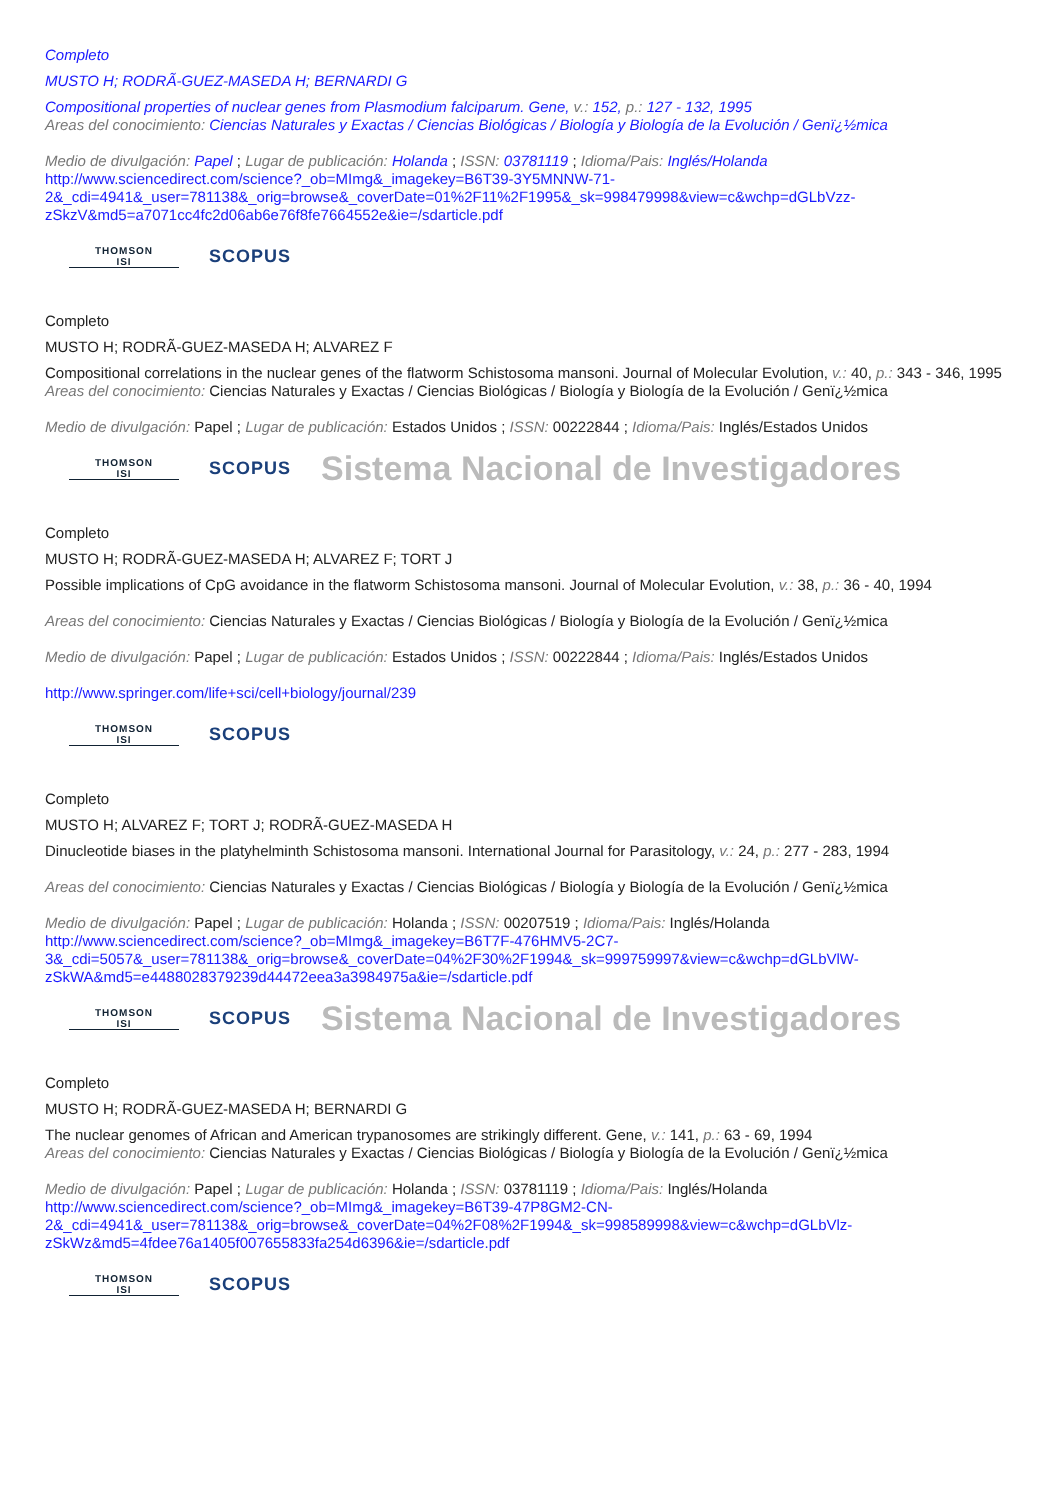Completo
MUSTO H; RODRÃ-GUEZ-MASEDA H; BERNARDI G
Compositional properties of nuclear genes from Plasmodium falciparum. Gene, v.: 152, p.: 127 - 132, 1995
Areas del conocimiento: Ciencias Naturales y Exactas / Ciencias Biológicas / Biología y Biología de la Evolución / Genï¿½mica
Medio de divulgación: Papel ; Lugar de publicación: Holanda ; ISSN: 03781119 ; Idioma/Pais: Inglés/Holanda
http://www.sciencedirect.com/science?_ob=MImg&_imagekey=B6T39-3Y5MNNW-71-2&_cdi=4941&_user=781138&_orig=browse&_coverDate=01%2F11%2F1995&_sk=998479998&view=c&wchp=dGLbVzz-zSkzV&md5=a7071cc4fc2d06ab6e76f8fe7664552e&ie=/sdarticle.pdf
THOMSON
ISI
SCOPUS
Completo
MUSTO H; RODRÃ-GUEZ-MASEDA H; ALVAREZ F
Compositional correlations in the nuclear genes of the flatworm Schistosoma mansoni. Journal of Molecular Evolution, v.: 40, p.: 343 - 346, 1995
Areas del conocimiento: Ciencias Naturales y Exactas / Ciencias Biológicas / Biología y Biología de la Evolución / Genï¿½mica
Medio de divulgación: Papel ; Lugar de publicación: Estados Unidos ; ISSN: 00222844 ; Idioma/Pais: Inglés/Estados Unidos
THOMSON
ISI
SCOPUS
Sistema Nacional de Investigadores
Completo
MUSTO H; RODRÃ-GUEZ-MASEDA H; ALVAREZ F; TORT J
Possible implications of CpG avoidance in the flatworm Schistosoma mansoni. Journal of Molecular Evolution, v.: 38, p.: 36 - 40, 1994
Areas del conocimiento: Ciencias Naturales y Exactas / Ciencias Biológicas / Biología y Biología de la Evolución / Genï¿½mica
Medio de divulgación: Papel ; Lugar de publicación: Estados Unidos ; ISSN: 00222844 ; Idioma/Pais: Inglés/Estados Unidos
http://www.springer.com/life+sci/cell+biology/journal/239
THOMSON
ISI
SCOPUS
Completo
MUSTO H; ALVAREZ F; TORT J; RODRÃ-GUEZ-MASEDA H
Dinucleotide biases in the platyhelminth Schistosoma mansoni. International Journal for Parasitology, v.: 24, p.: 277 - 283, 1994
Areas del conocimiento: Ciencias Naturales y Exactas / Ciencias Biológicas / Biología y Biología de la Evolución / Genï¿½mica
Medio de divulgación: Papel ; Lugar de publicación: Holanda ; ISSN: 00207519 ; Idioma/Pais: Inglés/Holanda
http://www.sciencedirect.com/science?_ob=MImg&_imagekey=B6T7F-476HMV5-2C7-3&_cdi=5057&_user=781138&_orig=browse&_coverDate=04%2F30%2F1994&_sk=999759997&view=c&wchp=dGLbVlW-zSkWA&md5=e4488028379239d44472eea3a3984975a&ie=/sdarticle.pdf
THOMSON
ISI
SCOPUS
Sistema Nacional de Investigadores
Completo
MUSTO H; RODRÃ-GUEZ-MASEDA H; BERNARDI G
The nuclear genomes of African and American trypanosomes are strikingly different. Gene, v.: 141, p.: 63 - 69, 1994
Areas del conocimiento: Ciencias Naturales y Exactas / Ciencias Biológicas / Biología y Biología de la Evolución / Genï¿½mica
Medio de divulgación: Papel ; Lugar de publicación: Holanda ; ISSN: 03781119 ; Idioma/Pais: Inglés/Holanda
http://www.sciencedirect.com/science?_ob=MImg&_imagekey=B6T39-47P8GM2-CN-2&_cdi=4941&_user=781138&_orig=browse&_coverDate=04%2F08%2F1994&_sk=998589998&view=c&wchp=dGLbVlz-zSkWz&md5=4fdee76a1405f007655833fa254d6396&ie=/sdarticle.pdf
THOMSON
ISI
SCOPUS